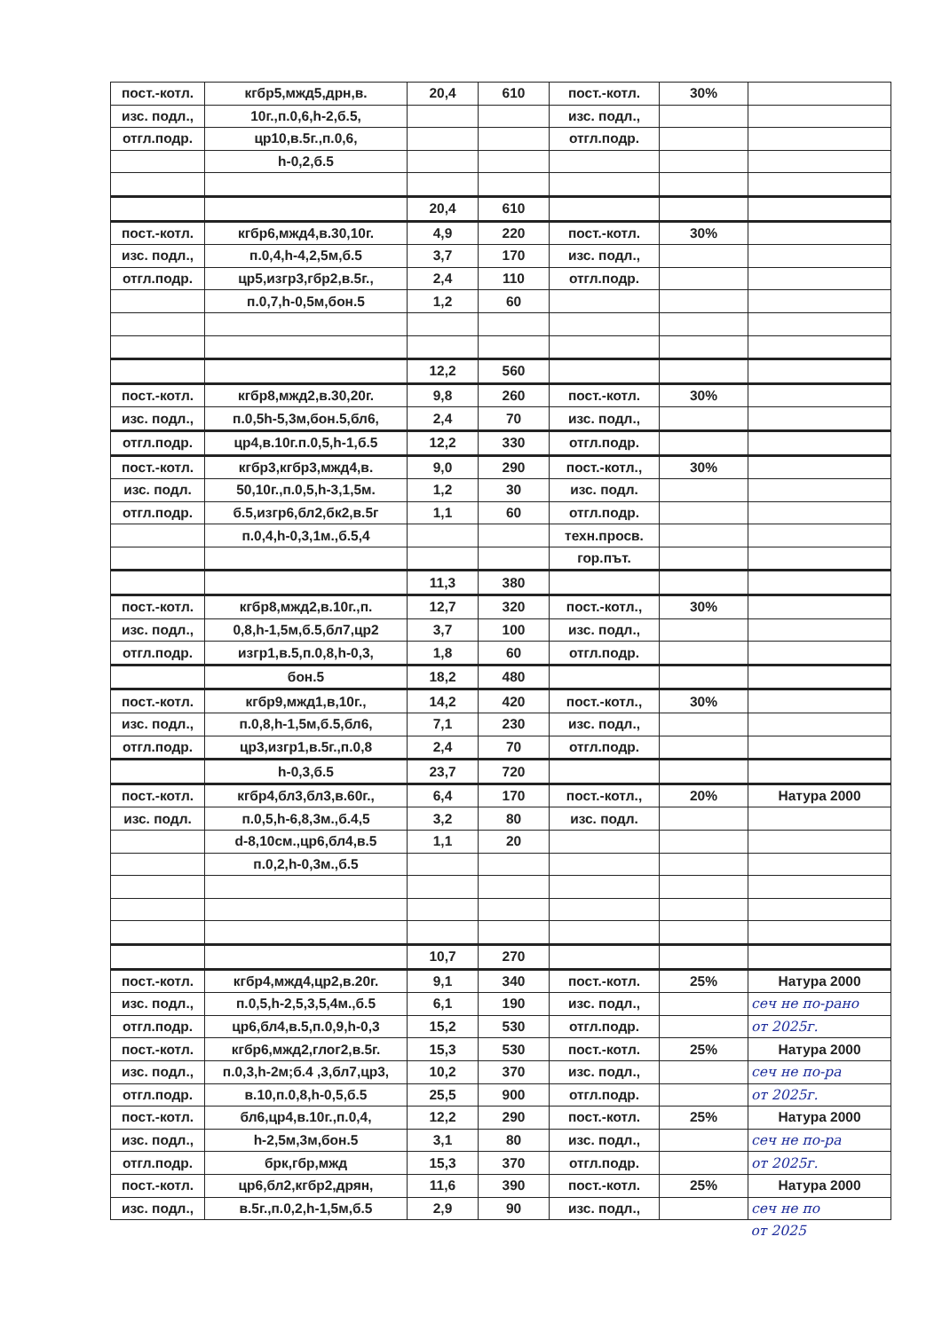| пост.-котл. | кгбр5,мжд5,дрн,в. | 20,4 | 610 | пост.-котл. | 30% | |
| изс. подл., | 10г.,п.0,6,h-2,б.5, | | | изс. подл., | | |
| отгл.подр. | цр10,в.5г.,п.0,6, | | | отгл.подр. | | |
| | h-0,2,б.5 | | | | | |
| | | 20,4 | 610 | | | |
| пост.-котл. | кгбр6,мжд4,в.30,10г. | 4,9 | 220 | пост.-котл. | 30% | |
| изс. подл., | п.0,4,h-4,2,5м,б.5 | 3,7 | 170 | изс. подл., | | |
| отгл.подр. | цр5,изгр3,гбр2,в.5г., | 2,4 | 110 | отгл.подр. | | |
| | п.0,7,h-0,5м,бон.5 | 1,2 | 60 | | | |
| | | 12,2 | 560 | | | |
| пост.-котл. | кгбр8,мжд2,в.30,20г. | 9,8 | 260 | пост.-котл. | 30% | |
| изс. подл., | п.0,5h-5,3м,бон.5,бл6, | 2,4 | 70 | изс. подл., | | |
| отгл.подр. | цр4,в.10г.п.0,5,h-1,б.5 | 12,2 | 330 | отгл.подр. | | |
| пост.-котл. | кгбр3,кгбр3,мжд4,в. | 9,0 | 290 | пост.-котл., | 30% | |
| изс. подл. | 50,10г.,п.0,5,h-3,1,5м. | 1,2 | 30 | изс. подл. | | |
| отгл.подр. | б.5,изгр6,бл2,бк2,в.5г | 1,1 | 60 | отгл.подр. | | |
| | п.0,4,h-0,3,1м.,б.5,4 | | | техн.просв. | | |
| | | | | гор.път. | | |
| | | 11,3 | 380 | | | |
| пост.-котл. | кгбр8,мжд2,в.10г.,п. | 12,7 | 320 | пост.-котл., | 30% | |
| изс. подл., | 0,8,h-1,5м,б.5,бл7,цр2 | 3,7 | 100 | изс. подл., | | |
| отгл.подр. | изгр1,в.5,п.0,8,h-0,3, | 1,8 | 60 | отгл.подр. | | |
| | бон.5 | 18,2 | 480 | | | |
| пост.-котл. | кгбр9,мжд1,в,10г., | 14,2 | 420 | пост.-котл., | 30% | |
| изс. подл., | п.0,8,h-1,5м,б.5,бл6, | 7,1 | 230 | изс. подл., | | |
| отгл.подр. | цр3,изгр1,в.5г.,п.0,8 | 2,4 | 70 | отгл.подр. | | |
| | h-0,3,б.5 | 23,7 | 720 | | | |
| пост.-котл. | кгбр4,бл3,бл3,в.60г., | 6,4 | 170 | пост.-котл., | 20% | Натура 2000 |
| изс. подл. | п.0,5,h-6,8,3м.,б.4,5 | 3,2 | 80 | изс. подл. | | |
| | d-8,10см.,цр6,бл4,в.5 | 1,1 | 20 | | | |
| | п.0,2,h-0,3м.,б.5 | | | | | |
| | | 10,7 | 270 | | | |
| пост.-котл. | кгбр4,мжд4,цр2,в.20г. | 9,1 | 340 | пост.-котл. | 25% | Натура 2000 |
| изс. подл., | п.0,5,h-2,5,3,5,4м.,б.5 | 6,1 | 190 | изс. подл., | | сеч не по-рано |
| отгл.подр. | цр6,бл4,в.5,п.0,9,h-0,3 | 15,2 | 530 | отгл.подр. | | от 2025г. |
| пост.-котл. | кгбр6,мжд2,глог2,в.5г. | 15,3 | 530 | пост.-котл. | 25% | Натура 2000 |
| изс. подл., | п.0,3,h-2м;б.4 ,3,бл7,цр3, | 10,2 | 370 | изс. подл., | | сеч не по-ра |
| отгл.подр. | в.10,п.0,8,h-0,5,б.5 | 25,5 | 900 | отгл.подр. | | от 2025г. |
| пост.-котл. | бл6,цр4,в.10г.,п.0,4, | 12,2 | 290 | пост.-котл. | 25% | Натура 2000 |
| изс. подл., | h-2,5м,3м,бон.5 | 3,1 | 80 | изс. подл., | | сеч не по-ра |
| отгл.подр. | брк,гбр,мжд | 15,3 | 370 | отгл.подр. | | от 2025г. |
| пост.-котл. | цр6,бл2,кгбр2,дрян, | 11,6 | 390 | пост.-котл. | 25% | Натура 2000 |
| изс. подл., | в.5г.,п.0,2,h-1,5м,б.5 | 2,9 | 90 | изс. подл., | | сеч не по |
| | | | | | | от 2025 |